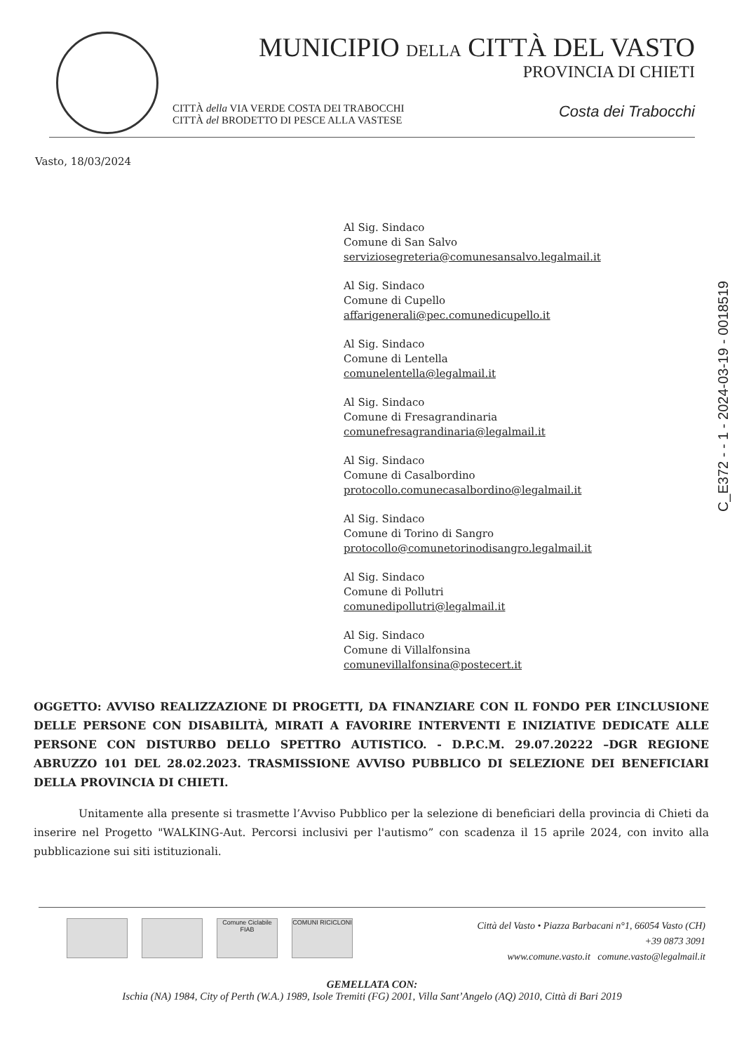MUNICIPIO DELLA CITTÀ DEL VASTO
PROVINCIA DI CHIETI
CITTÀ della VIA VERDE COSTA DEI TRABOCCHI
CITTÀ del BRODETTO DI PESCE ALLA VASTESE
Costa dei Trabocchi
Vasto, 18/03/2024
C_E372 - - 1 - 2024-03-19 - 0018519
Al Sig. Sindaco
Comune di San Salvo
serviziosegreteria@comunesansalvo.legalmail.it
Al Sig. Sindaco
Comune di Cupello
affarigenerali@pec.comunedicupello.it
Al Sig. Sindaco
Comune di Lentella
comunelentella@legalmail.it
Al Sig. Sindaco
Comune di Fresagrandinaria
comunefresagrandinaria@legalmail.it
Al Sig. Sindaco
Comune di Casalbordino
protocollo.comunecasalbordino@legalmail.it
Al Sig. Sindaco
Comune di Torino di Sangro
protocollo@comunetorinodisangro.legalmail.it
Al Sig. Sindaco
Comune di Pollutri
comunedipollutri@legalmail.it
Al Sig. Sindaco
Comune di Villalfonsina
comunevillalfonsina@postecert.it
OGGETTO: AVVISO REALIZZAZIONE DI PROGETTI, DA FINANZIARE CON IL FONDO PER L’INCLUSIONE DELLE PERSONE CON DISABILITÀ, MIRATI A FAVORIRE INTERVENTI E INIZIATIVE DEDICATE ALLE PERSONE CON DISTURBO DELLO SPETTRO AUTISTICO. - D.P.C.M. 29.07.20222 –DGR REGIONE ABRUZZO 101 DEL 28.02.2023. TRASMISSIONE AVVISO PUBBLICO DI SELEZIONE DEI BENEFICIARI DELLA PROVINCIA DI CHIETI.
Unitamente alla presente si trasmette l’Avviso Pubblico per la selezione di beneficiari della provincia di Chieti da inserire nel Progetto "WALKING-Aut. Percorsi inclusivi per l'autismo” con scadenza il 15 aprile 2024, con invito alla pubblicazione sui siti istituzionali.
Comune Ciclabile
FIAB
COMUNI RICICLONI
Città del Vasto • Piazza Barbacani n°1, 66054 Vasto (CH)
+39 0873 3091
www.comune.vasto.it comune.vasto@legalmail.it
GEMELLATA CON:
Ischia (NA) 1984, City of Perth (W.A.) 1989, Isole Tremiti (FG) 2001, Villa Sant’Angelo (AQ) 2010, Città di Bari 2019